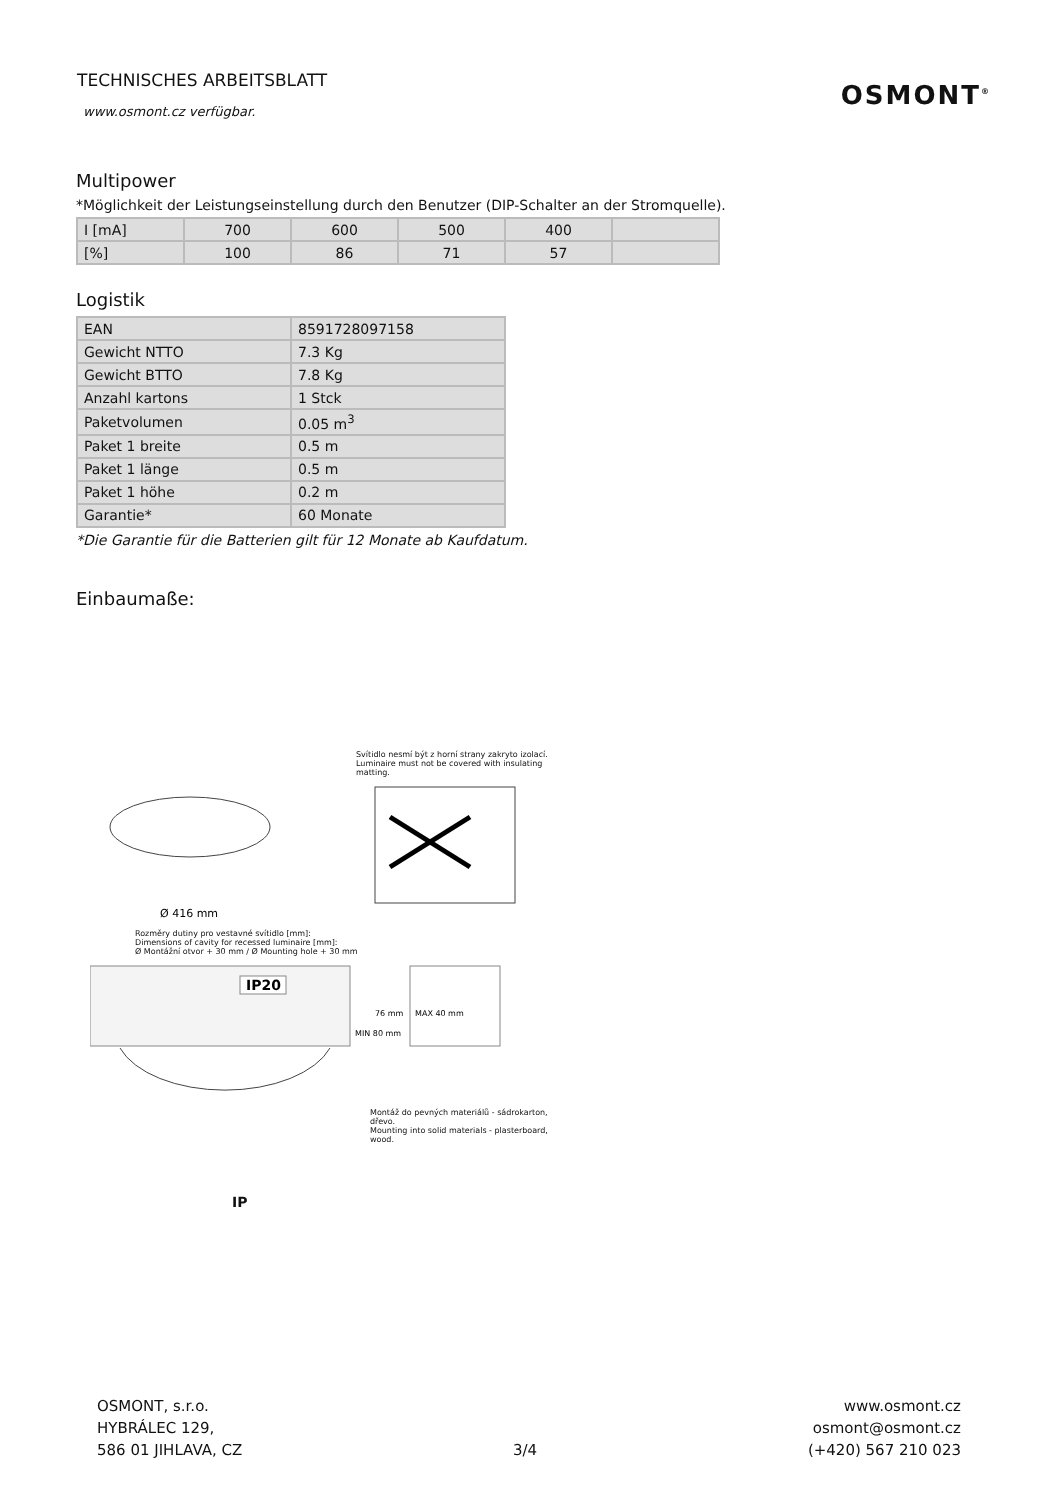TECHNISCHES ARBEITSBLATT
www.osmont.cz verfügbar.
OSMONT<sup>®</sup>
Multipower
*Möglichkeit der Leistungseinstellung durch den Benutzer (DIP-Schalter an der Stromquelle).
| I [mA] | 700 | 600 | 500 | 400 | |
| [%] | 100 | 86 | 71 | 57 | |
Logistik
| EAN | 8591728097158 |
| Gewicht NTTO | 7.3 Kg |
| Gewicht BTTO | 7.8 Kg |
| Anzahl kartons | 1 Stck |
| Paketvolumen | 0.05 m<sup>3</sup> |
| Paket 1 breite | 0.5 m |
| Paket 1 länge | 0.5 m |
| Paket 1 höhe | 0.2 m |
| Garantie* | 60 Monate |
*Die Garantie für die Batterien gilt für 12 Monate ab Kaufdatum.
Einbaumaße:
Svítidlo nesmí být z horní strany zakryto izolací.
Luminaire must not be covered with insulating matting.
Ø 416 mm
Rozměry dutiny pro vestavné svítidlo [mm]:
Dimensions of cavity for recessed luminaire [mm]:
Ø Montážní otvor + 30 mm / Ø Mounting hole + 30 mm
IP20
MIN 80 mm
76 mm
MAX 40 mm
Montáž do pevných materiálů - sádrokarton, dřevo.
Mounting into solid materials - plasterboard, wood.
IP
OSMONT, s.r.o.
HYBRÁLEC 129,
586 01 JIHLAVA, CZ
3/4 www.osmont.cz
osmont@osmont.cz
(+420) 567 210 023